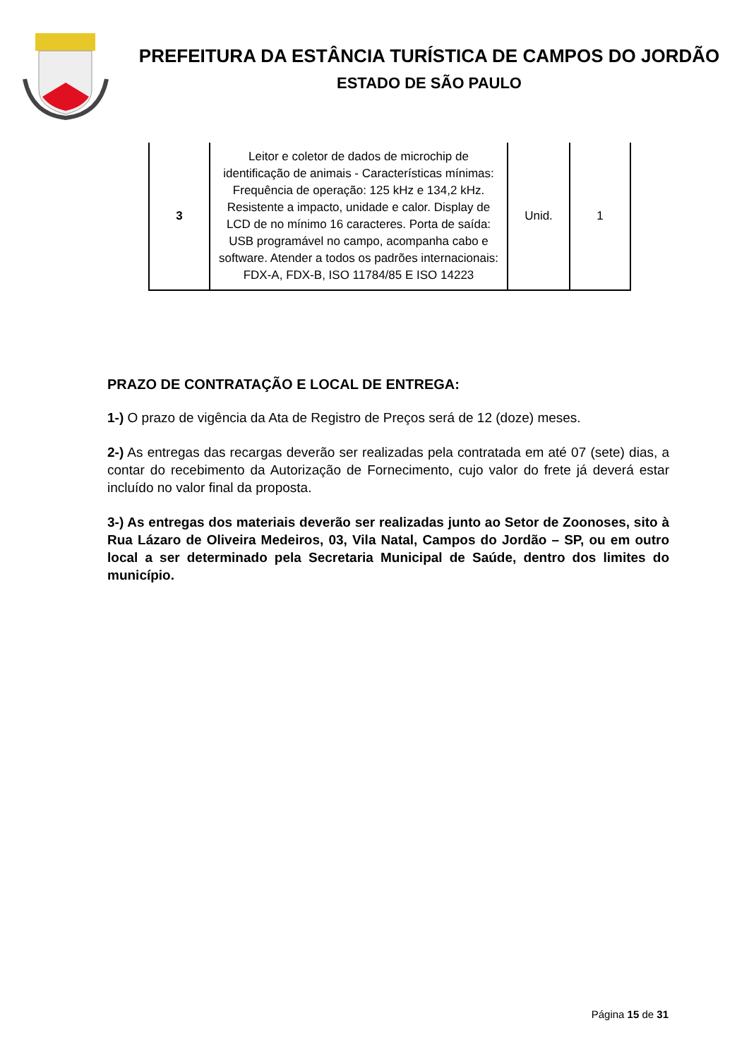PREFEITURA DA ESTÂNCIA TURÍSTICA DE CAMPOS DO JORDÃO
ESTADO DE SÃO PAULO
| 3 | Leitor e coletor de dados de microchip de identificação de animais - Características mínimas: Frequência de operação: 125 kHz e 134,2 kHz. Resistente a impacto, unidade e calor. Display de LCD de no mínimo 16 caracteres. Porta de saída: USB programável no campo, acompanha cabo e software. Atender a todos os padrões internacionais: FDX-A, FDX-B, ISO 11784/85 E ISO 14223 | Unid. | 1 |
PRAZO DE CONTRATAÇÃO E LOCAL DE ENTREGA:
1-) O prazo de vigência da Ata de Registro de Preços será de 12 (doze) meses.
2-) As entregas das recargas deverão ser realizadas pela contratada em até 07 (sete) dias, a contar do recebimento da Autorização de Fornecimento, cujo valor do frete já deverá estar incluído no valor final da proposta.
3-) As entregas dos materiais deverão ser realizadas junto ao Setor de Zoonoses, sito à Rua Lázaro de Oliveira Medeiros, 03, Vila Natal, Campos do Jordão – SP, ou em outro local a ser determinado pela Secretaria Municipal de Saúde, dentro dos limites do município.
Página 15 de 31